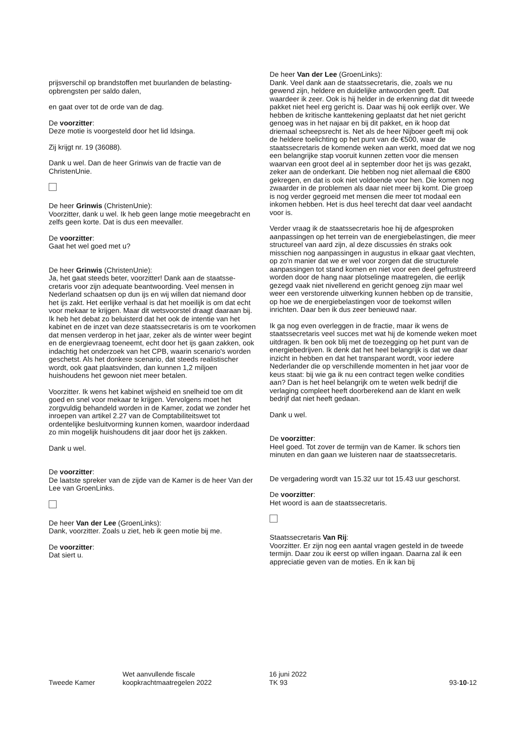prijsverschil op brandstoffen met buurlanden de belasting­opbrengsten per saldo dalen,
en gaat over tot de orde van de dag.
De voorzitter:
Deze motie is voorgesteld door het lid Idsinga.
Zij krijgt nr. 19 (36088).
Dank u wel. Dan de heer Grinwis van de fractie van de ChristenUnie.
De heer Grinwis (ChristenUnie):
Voorzitter, dank u wel. Ik heb geen lange motie meegebracht en zelfs geen korte. Dat is dus een meevaller.
De voorzitter:
Gaat het wel goed met u?
De heer Grinwis (ChristenUnie):
Ja, het gaat steeds beter, voorzitter! Dank aan de staatsse­cretaris voor zijn adequate beantwoording. Veel mensen in Nederland schaatsen op dun ijs en wij willen dat niemand door het ijs zakt. Het eerlijke verhaal is dat het moeilijk is om dat echt voor mekaar te krijgen. Maar dit wetsvoorstel draagt daaraan bij. Ik heb het debat zo beluisterd dat het ook de intentie van het kabinet en de inzet van deze staatssecretaris is om te voorkomen dat mensen verderop in het jaar, zeker als de winter weer begint en de energie­vraag toeneemt, echt door het ijs gaan zakken, ook indachtig het onderzoek van het CPB, waarin scenario's worden geschetst. Als het donkere scenario, dat steeds realistischer wordt, ook gaat plaatsvinden, dan kunnen 1,2 miljoen huishoudens het gewoon niet meer betalen.
Voorzitter. Ik wens het kabinet wijsheid en snelheid toe om dit goed en snel voor mekaar te krijgen. Vervolgens moet het zorgvuldig behandeld worden in de Kamer, zodat we zonder het inroepen van artikel 2.27 van de Comptabiliteits­wet tot ordentelijke besluitvorming kunnen komen, waar­door inderdaad zo min mogelijk huishoudens dit jaar door het ijs zakken.
Dank u wel.
De voorzitter:
De laatste spreker van de zijde van de Kamer is de heer Van der Lee van GroenLinks.
De heer Van der Lee (GroenLinks):
Dank, voorzitter. Zoals u ziet, heb ik geen motie bij me.
De voorzitter:
Dat siert u.
De heer Van der Lee (GroenLinks):
Dank. Veel dank aan de staatssecretaris, die, zoals we nu gewend zijn, heldere en duidelijke antwoorden geeft. Dat waardeer ik zeer. Ook is hij helder in de erkenning dat dit tweede pakket niet heel erg gericht is. Daar was hij ook eerlijk over. We hebben de kritische kanttekening geplaatst dat het niet gericht genoeg was in het najaar en bij dit pakket, en ik hoop dat driemaal scheepsrecht is. Net als de heer Nijboer geeft mij ook de heldere toelichting op het punt van de €500, waar de staatssecretaris de komende weken aan werkt, moed dat we nog een belangrijke stap vooruit kunnen zetten voor die mensen waarvan een groot deel al in september door het ijs was gezakt, zeker aan de onderkant. Die hebben nog niet allemaal die €800 gekregen, en dat is ook niet voldoende voor hen. Die komen nog zwaarder in de problemen als daar niet meer bij komt. Die groep is nog verder gegroeid met mensen die meer tot modaal een inkomen hebben. Het is dus heel terecht dat daar veel aandacht voor is.
Verder vraag ik de staatssecretaris hoe hij de afgesproken aanpassingen op het terrein van de energiebelastingen, die meer structureel van aard zijn, al deze discussies én straks ook misschien nog aanpassingen in augustus in elkaar gaat vlechten, op zo'n manier dat we er wel voor zorgen dat die structurele aanpassingen tot stand komen en niet voor een deel gefrustreerd worden door de hang naar plotselinge maatregelen, die eerlijk gezegd vaak niet nivellerend en gericht genoeg zijn maar wel weer een verstorende uitwer­king kunnen hebben op de transitie, op hoe we de energie­belastingen voor de toekomst willen inrichten. Daar ben ik dus zeer benieuwd naar.
Ik ga nog even overleggen in de fractie, maar ik wens de staatssecretaris veel succes met wat hij de komende weken moet uitdragen. Ik ben ook blij met de toezegging op het punt van de energiebedrijven. Ik denk dat het heel belangrijk is dat we daar inzicht in hebben en dat het transparant wordt, voor iedere Nederlander die op verschillende momenten in het jaar voor de keus staat: bij wie ga ik nu een contract tegen welke condities aan? Dan is het heel belangrijk om te weten welk bedrijf die verlaging compleet heeft doorberekend aan de klant en welk bedrijf dat niet heeft gedaan.
Dank u wel.
De voorzitter:
Heel goed. Tot zover de termijn van de Kamer. Ik schors tien minuten en dan gaan we luisteren naar de staatssecre­taris.
De vergadering wordt van 15.32 uur tot 15.43 uur geschorst.
De voorzitter:
Het woord is aan de staatssecretaris.
Staatssecretaris Van Rij:
Voorzitter. Er zijn nog een aantal vragen gesteld in de tweede termijn. Daar zou ik eerst op willen ingaan. Daarna zal ik een appreciatie geven van de moties. En ik kan bij
Tweede Kamer
Wet aanvullende fiscale
koopkrachtmaatregelen 2022
16 juni 2022
TK 93
93-10-12